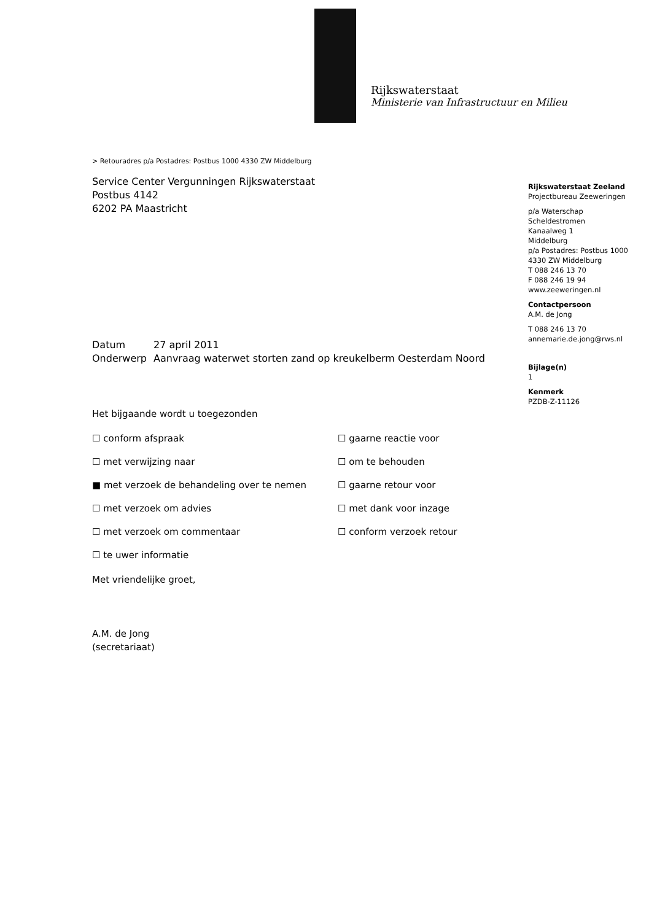Rijkswaterstaat
Ministerie van Infrastructuur en Milieu
> Retouradres p/a Postadres: Postbus 1000 4330 ZW Middelburg
Service Center Vergunningen Rijkswaterstaat
Postbus 4142
6202 PA Maastricht
Datum 27 april 2011
Onderwerp Aanvraag waterwet storten zand op kreukelberm Oesterdam Noord
Het bijgaande wordt u toegezonden
☐ conform afspraak
☐ gaarne reactie voor
☐ met verwijzing naar
☐ om te behouden
■ met verzoek de behandeling over te nemen
☐ gaarne retour voor
☐ met verzoek om advies
☐ met dank voor inzage
☐ met verzoek om commentaar
☐ conform verzoek retour
☐ te uwer informatie
Met vriendelijke groet,
A.M. de Jong
(secretariaat)
Rijkswaterstaat Zeeland
Projectbureau Zeeweringen
p/a Waterschap
Scheldestromen
Kanaalweg 1
Middelburg
p/a Postadres: Postbus 1000
4330 ZW Middelburg
T 088 246 13 70
F 088 246 19 94
www.zeeweringen.nl
Contactpersoon
A.M. de Jong
T 088 246 13 70
annemarie.de.jong@rws.nl
Bijlage(n)
1
Kenmerk
PZDB-Z-11126